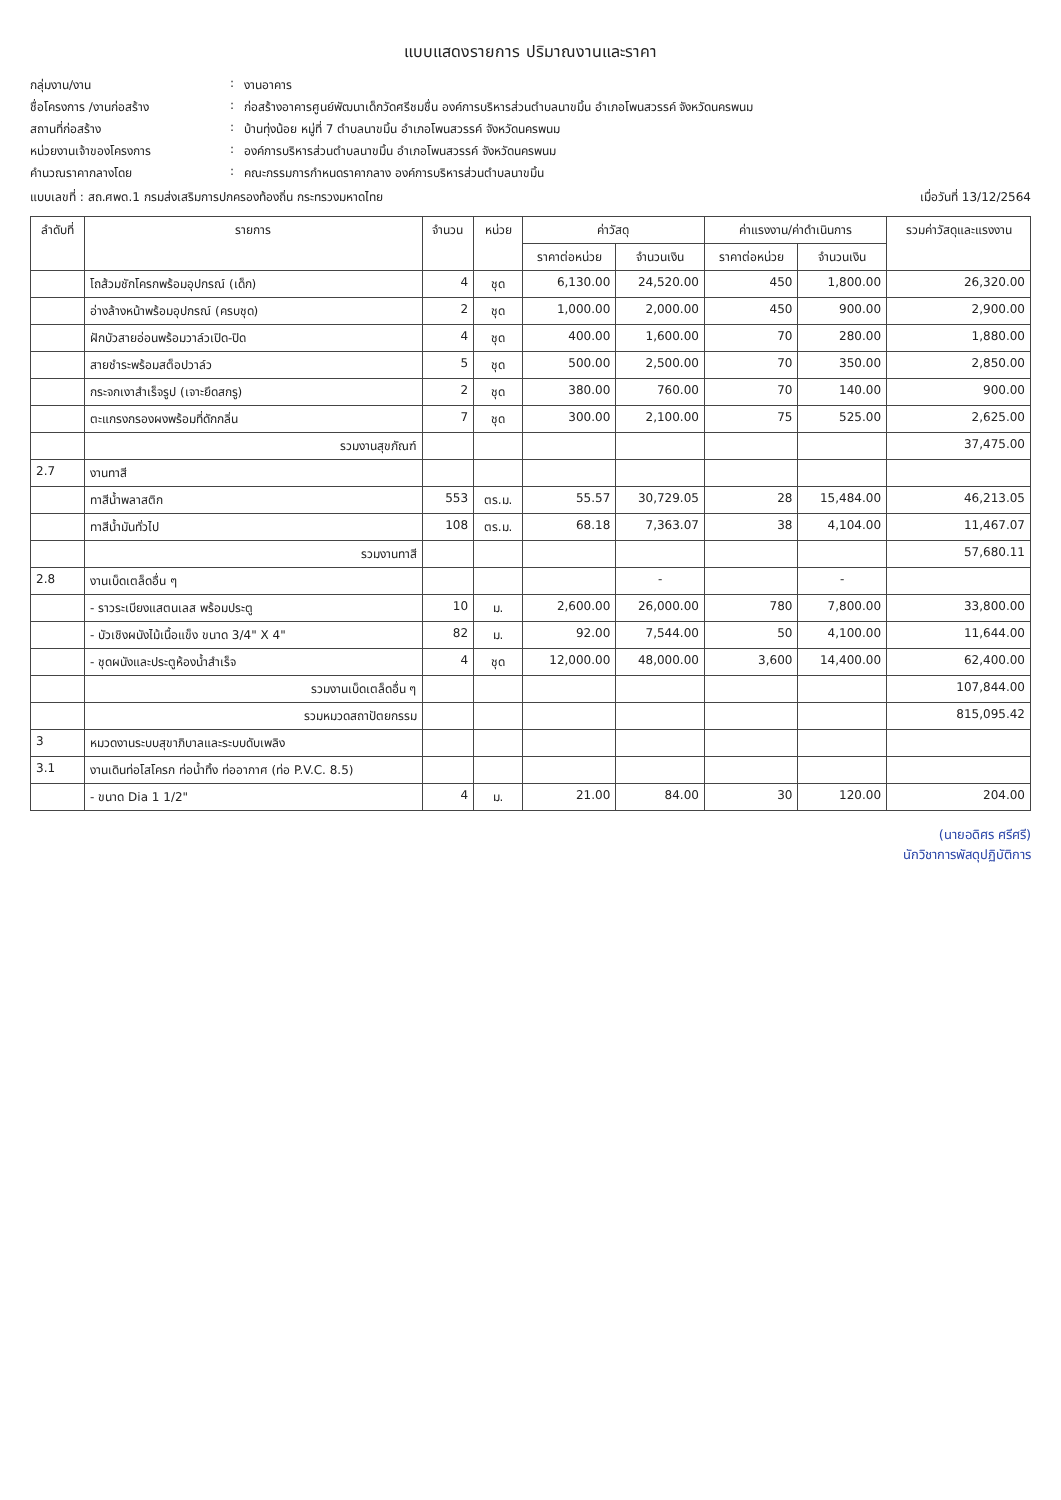แบบแสดงรายการ ปริมาณงานและราคา
กลุ่มงาน/งาน
:
งานอาคาร
ชื่อโครงการ /งานก่อสร้าง
:
ก่อสร้างอาคารศูนย์พัฒนาเด็กวัดศรีชมชื่น องค์การบริหารส่วนตำบลนาขมิ้น อำเภอโพนสวรรค์ จังหวัดนครพนม
สถานที่ก่อสร้าง
:
บ้านทุ่งน้อย หมู่ที่ 7 ตำบลนาขมิ้น อำเภอโพนสวรรค์ จังหวัดนครพนม
หน่วยงานเจ้าของโครงการ
:
องค์การบริหารส่วนตำบลนาขมิ้น อำเภอโพนสวรรค์ จังหวัดนครพนม
คำนวณราคากลางโดย
:
คณะกรรมการกำหนดราคากลาง องค์การบริหารส่วนตำบลนาขมิ้น
แบบเลขที่ : สถ.ศพด.1 กรมส่งเสริมการปกครองท้องถิ่น กระทรวงมหาดไทย เมื่อวันที่ 13/12/2564
| ลำดับที่ | รายการ | จำนวน | หน่วย | ค่าวัสดุ | | ค่าแรงงาน/ค่าดำเนินการ | | รวมค่าวัสดุและแรงงาน |
| --- | --- | --- | --- | --- | --- | --- | --- | --- |
| | | | | ราคาต่อหน่วย | จำนวนเงิน | ราคาต่อหน่วย | จำนวนเงิน | |
| | โถส้วมชักโครกพร้อมอุปกรณ์ (เด็ก) | 4 | ชุด | 6,130.00 | 24,520.00 | 450 | 1,800.00 | 26,320.00 |
| | อ่างล้างหน้าพร้อมอุปกรณ์ (ครบชุด) | 2 | ชุด | 1,000.00 | 2,000.00 | 450 | 900.00 | 2,900.00 |
| | ฝักบัวสายอ่อนพร้อมวาล์วเปิด-ปิด | 4 | ชุด | 400.00 | 1,600.00 | 70 | 280.00 | 1,880.00 |
| | สายชำระพร้อมสต็อปวาล์ว | 5 | ชุด | 500.00 | 2,500.00 | 70 | 350.00 | 2,850.00 |
| | กระจกเงาสำเร็จรูป (เจาะยึดสกรู) | 2 | ชุด | 380.00 | 760.00 | 70 | 140.00 | 900.00 |
| | ตะแกรงกรองผงพร้อมที่ดักกลิ่น | 7 | ชุด | 300.00 | 2,100.00 | 75 | 525.00 | 2,625.00 |
| | รวมงานสุขภัณฑ์ | | | | | | | 37,475.00 |
| 2.7 | งานทาสี | | | | | | | |
| | ทาสีน้ำพลาสติก | 553 | ตร.ม. | 55.57 | 30,729.05 | 28 | 15,484.00 | 46,213.05 |
| | ทาสีน้ำมันทั่วไป | 108 | ตร.ม. | 68.18 | 7,363.07 | 38 | 4,104.00 | 11,467.07 |
| | รวมงานทาสี | | | | | | | 57,680.11 |
| 2.8 | งานเบ็ดเตล็ดอื่น ๆ | | | | - | | - | |
| | - ราวระเบียงแสตนเลส พร้อมประตู | 10 | ม. | 2,600.00 | 26,000.00 | 780 | 7,800.00 | 33,800.00 |
| | - บัวเชิงผนังไม้เนื้อแข็ง ขนาด 3/4" X 4" | 82 | ม. | 92.00 | 7,544.00 | 50 | 4,100.00 | 11,644.00 |
| | - ชุดผนังและประตูห้องน้ำสำเร็จ | 4 | ชุด | 12,000.00 | 48,000.00 | 3,600 | 14,400.00 | 62,400.00 |
| | รวมงานเบ็ดเตล็ดอื่น ๆ | | | | | | | 107,844.00 |
| | รวมหมวดสถาปัตยกรรม | | | | | | | 815,095.42 |
| 3 | หมวดงานระบบสุขาภิบาลและระบบดับเพลิง | | | | | | | |
| 3.1 | งานเดินท่อโสโครก ท่อน้ำทิ้ง ท่ออากาศ (ท่อ P.V.C. 8.5) | | | | | | | |
| | - ขนาด Dia 1 1/2" | 4 | ม. | 21.00 | 84.00 | 30 | 120.00 | 204.00 |
(นายอดิศร ศรีศรี)
นักวิชาการพัสดุปฏิบัติการ